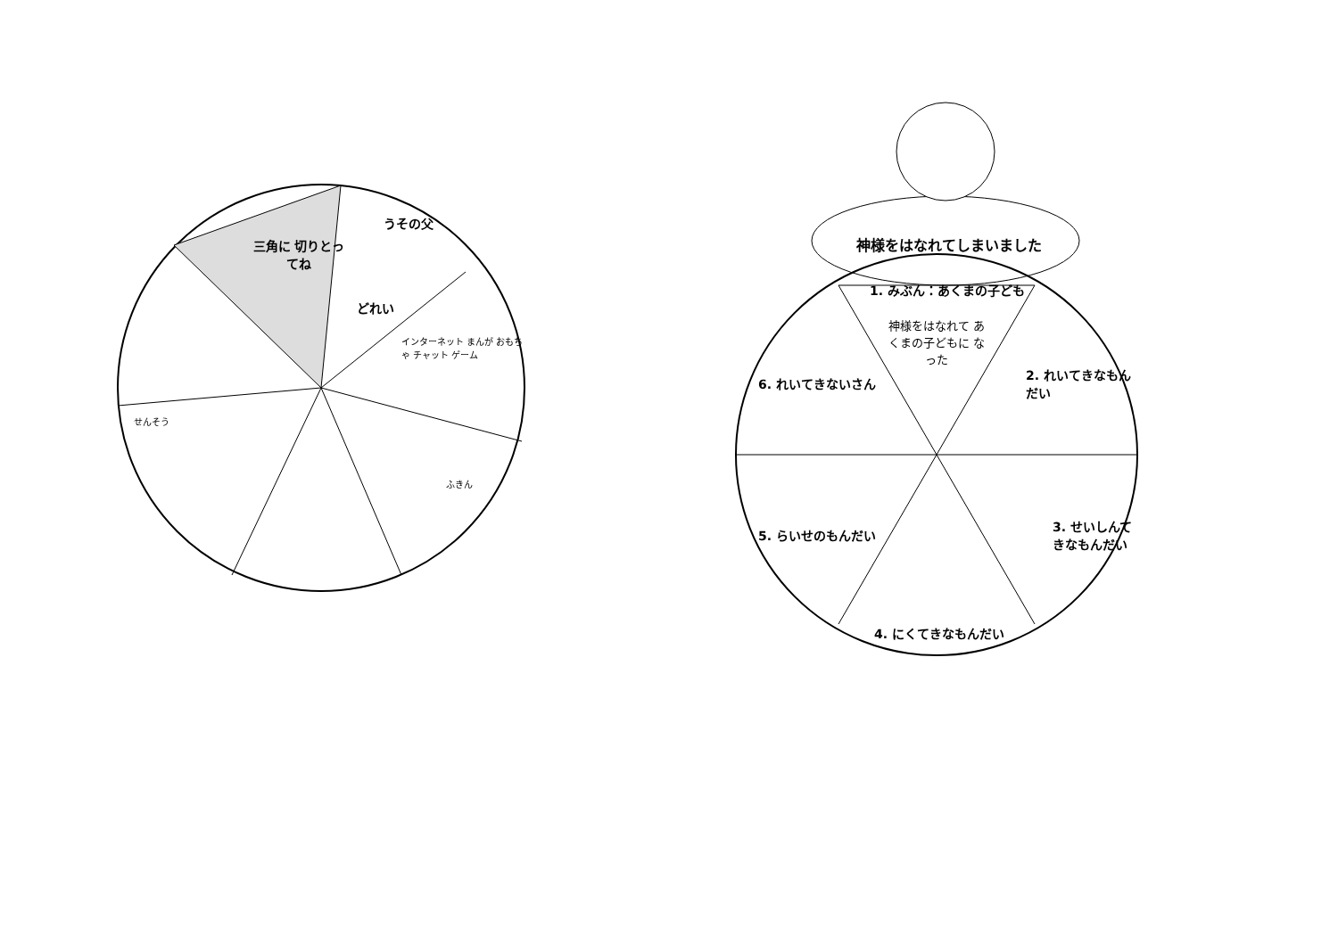三角に 切りとってね
うその父
どれい
インターネット まんが おもちゃ チャット ゲーム
ふきん
せんそう
神様をはなれてしまいました
1. みぶん：あくまの子ども
神様をはなれて あくまの子どもに なった
2. れいてきなもんだい
3. せいしんてきなもんだい
4. にくてきなもんだい
5. らいせのもんだい
6. れいてきないさん